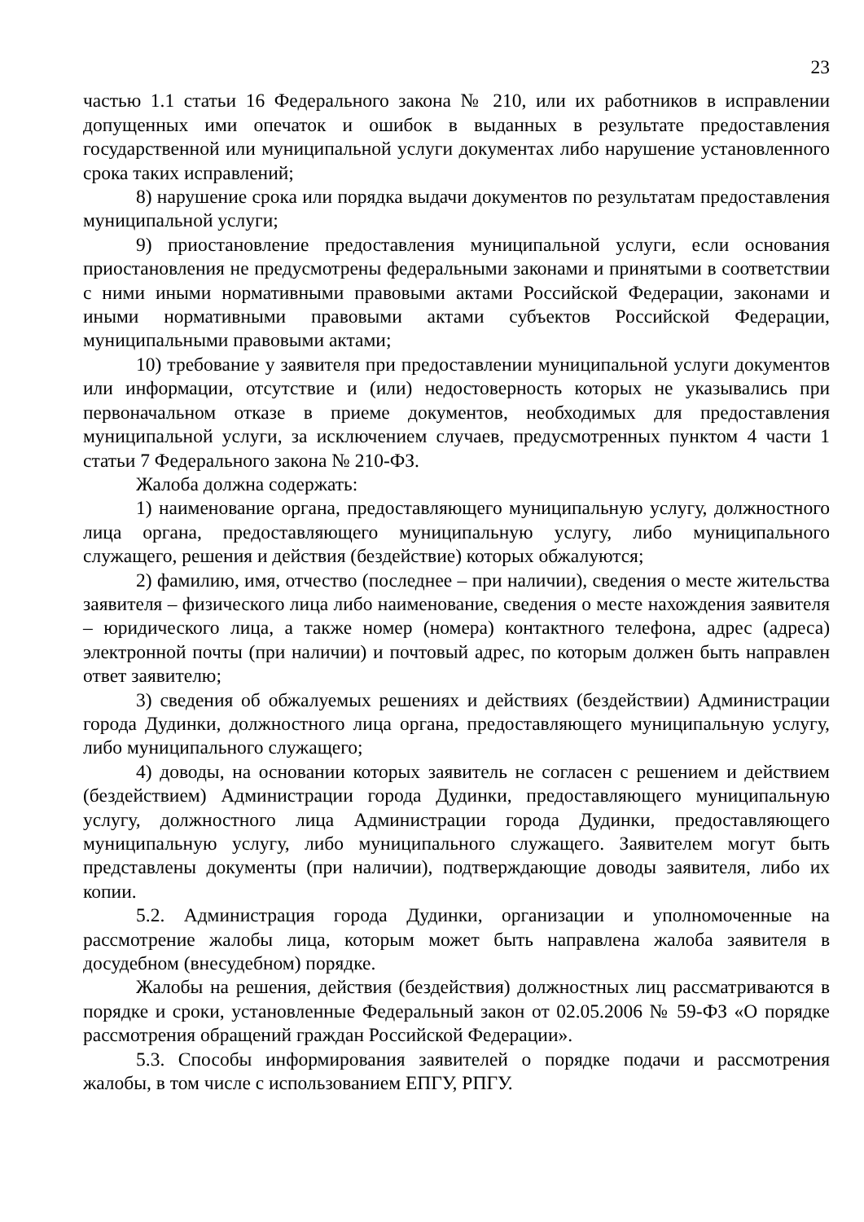23
частью 1.1 статьи 16 Федерального закона № 210, или их работников в исправлении допущенных ими опечаток и ошибок в выданных в результате предоставления государственной или муниципальной услуги документах либо нарушение установленного срока таких исправлений;
8) нарушение срока или порядка выдачи документов по результатам предоставления муниципальной услуги;
9) приостановление предоставления муниципальной услуги, если основания приостановления не предусмотрены федеральными законами и принятыми в соответствии с ними иными нормативными правовыми актами Российской Федерации, законами и иными нормативными правовыми актами субъектов Российской Федерации, муниципальными правовыми актами;
10) требование у заявителя при предоставлении муниципальной услуги документов или информации, отсутствие и (или) недостоверность которых не указывались при первоначальном отказе в приеме документов, необходимых для предоставления муниципальной услуги, за исключением случаев, предусмотренных пунктом 4 части 1 статьи 7 Федерального закона № 210-ФЗ.
Жалоба должна содержать:
1) наименование органа, предоставляющего муниципальную услугу, должностного лица органа, предоставляющего муниципальную услугу, либо муниципального служащего, решения и действия (бездействие) которых обжалуются;
2) фамилию, имя, отчество (последнее – при наличии), сведения о месте жительства заявителя – физического лица либо наименование, сведения о месте нахождения заявителя – юридического лица, а также номер (номера) контактного телефона, адрес (адреса) электронной почты (при наличии) и почтовый адрес, по которым должен быть направлен ответ заявителю;
3) сведения об обжалуемых решениях и действиях (бездействии) Администрации города Дудинки, должностного лица органа, предоставляющего муниципальную услугу, либо муниципального служащего;
4) доводы, на основании которых заявитель не согласен с решением и действием (бездействием) Администрации города Дудинки, предоставляющего муниципальную услугу, должностного лица Администрации города Дудинки, предоставляющего муниципальную услугу, либо муниципального служащего. Заявителем могут быть представлены документы (при наличии), подтверждающие доводы заявителя, либо их копии.
5.2. Администрация города Дудинки, организации и уполномоченные на рассмотрение жалобы лица, которым может быть направлена жалоба заявителя в досудебном (внесудебном) порядке.
Жалобы на решения, действия (бездействия) должностных лиц рассматриваются в порядке и сроки, установленные Федеральный закон от 02.05.2006 № 59-ФЗ «О порядке рассмотрения обращений граждан Российской Федерации».
5.3. Способы информирования заявителей о порядке подачи и рассмотрения жалобы, в том числе с использованием ЕПГУ, РПГУ.